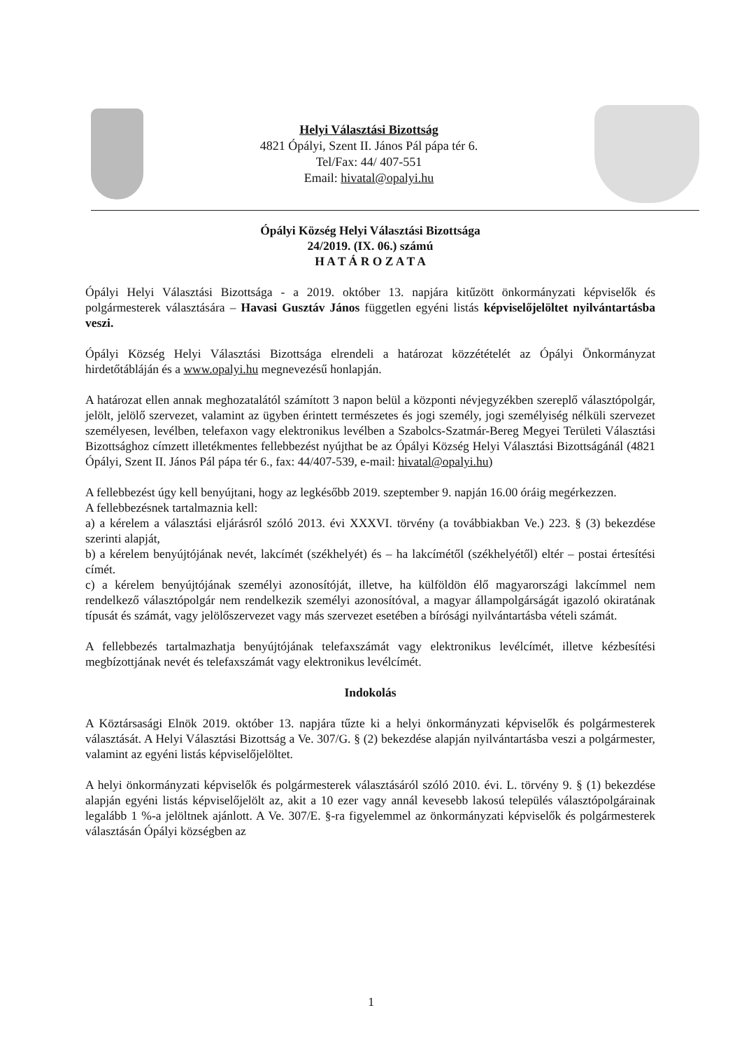Helyi Választási Bizottság
4821 Ópályi, Szent II. János Pál pápa tér 6.
Tel/Fax: 44/ 407-551
Email: hivatal@opalyi.hu
Ópályi Község Helyi Választási Bizottsága
24/2019. (IX. 06.) számú
H A T Á R O Z A T A
Ópályi Helyi Választási Bizottsága - a 2019. október 13. napjára kitűzött önkormányzati képviselők és polgármesterek választására – Havasi Gusztáv János független egyéni listás képviselőjelöltet nyilvántartásba veszi.
Ópályi Község Helyi Választási Bizottsága elrendeli a határozat közzétételét az Ópályi Önkormányzat hirdetőtábláján és a www.opalyi.hu megnevezésű honlapján.
A határozat ellen annak meghozatalától számított 3 napon belül a központi névjegyzékben szereplő választópolgár, jelölt, jelölő szervezet, valamint az ügyben érintett természetes és jogi személy, jogi személyiség nélküli szervezet személyesen, levélben, telefaxon vagy elektronikus levélben a Szabolcs-Szatmár-Bereg Megyei Területi Választási Bizottsághoz címzett illetékmentes fellebbezést nyújthat be az Ópályi Község Helyi Választási Bizottságánál (4821 Ópályi, Szent II. János Pál pápa tér 6., fax: 44/407-539, e-mail: hivatal@opalyi.hu)
A fellebbezést úgy kell benyújtani, hogy az legkésőbb 2019. szeptember 9. napján 16.00 óráig megérkezzen.
A fellebbezésnek tartalmaznia kell:
a) a kérelem a választási eljárásról szóló 2013. évi XXXVI. törvény (a továbbiakban Ve.) 223. § (3) bekezdése szerinti alapját,
b) a kérelem benyújtójának nevét, lakcímét (székhelyét) és – ha lakcímétől (székhelyétől) eltér – postai értesítési címét.
c) a kérelem benyújtójának személyi azonosítóját, illetve, ha külföldön élő magyarországi lakcímmel nem rendelkező választópolgár nem rendelkezik személyi azonosítóval, a magyar állampolgárságát igazoló okiratának típusát és számát, vagy jelölőszervezet vagy más szervezet esetében a bírósági nyilvántartásba vételi számát.
A fellebbezés tartalmazhatja benyújtójának telefaxszámát vagy elektronikus levélcímét, illetve kézbesítési megbízottjának nevét és telefaxszámát vagy elektronikus levélcímét.
Indokolás
A Köztársasági Elnök 2019. október 13. napjára tűzte ki a helyi önkormányzati képviselők és polgármesterek választását. A Helyi Választási Bizottság a Ve. 307/G. § (2) bekezdése alapján nyilvántartásba veszi a polgármester, valamint az egyéni listás képviselőjelöltet.
A helyi önkormányzati képviselők és polgármesterek választásáról szóló 2010. évi. L. törvény 9. § (1) bekezdése alapján egyéni listás képviselőjelölt az, akit a 10 ezer vagy annál kevesebb lakosú település választópolgárainak legalább 1 %-a jelöltnek ajánlott. A Ve. 307/E. §-ra figyelemmel az önkormányzati képviselők és polgármesterek választásán Ópályi községben az
1